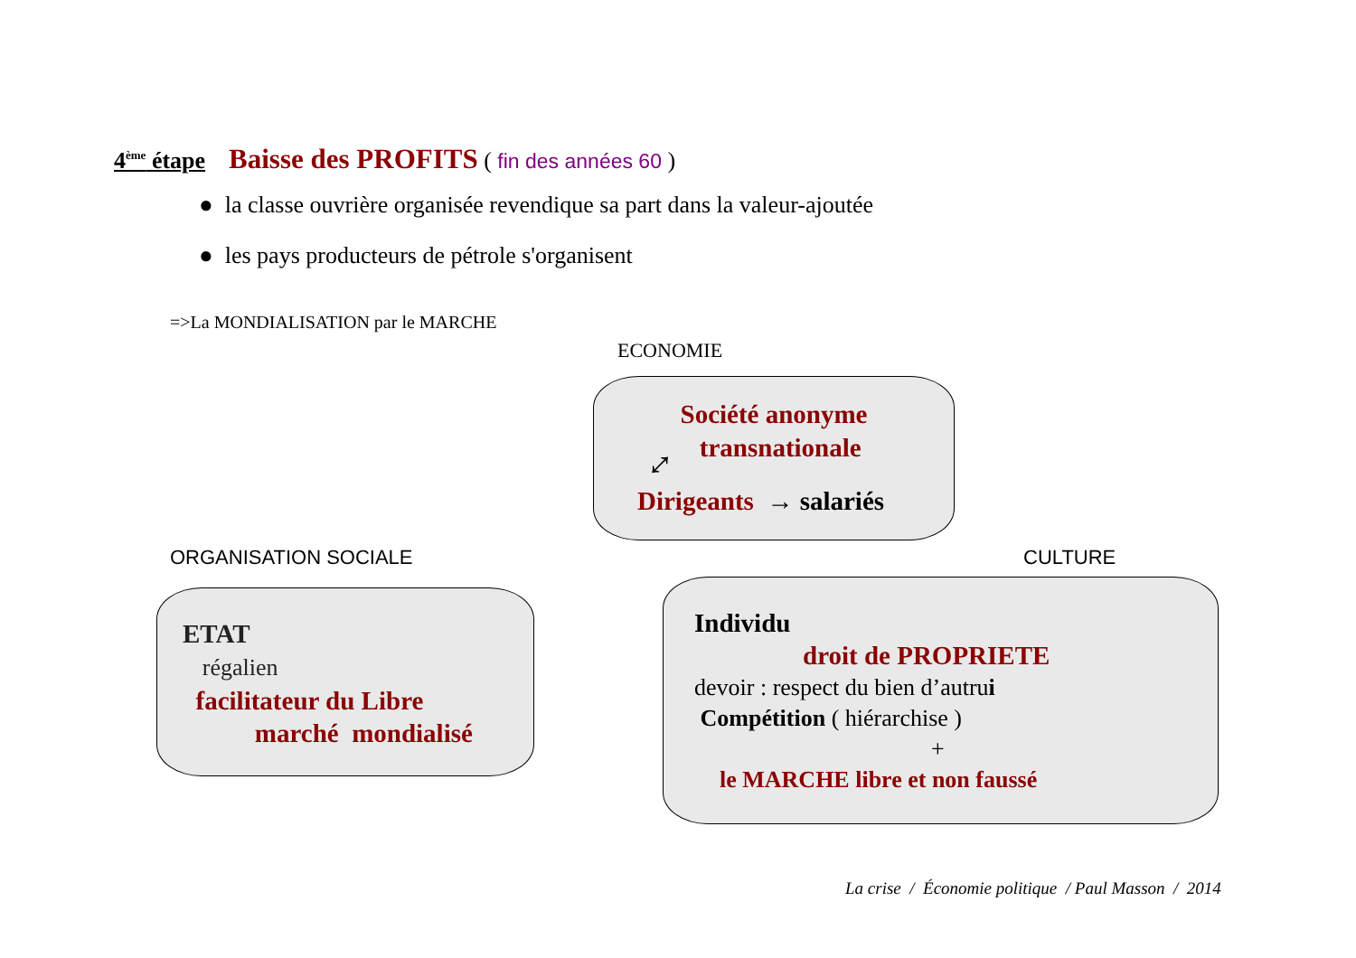4<sup>ème</sup> étape Baisse des PROFITS ( fin des années 60 )
● la classe ouvrière organisée revendique sa part dans la valeur-ajoutée
● les pays producteurs de pétrole s'organisent
=>La MONDIALISATION par le MARCHE
ECONOMIE
Société anonyme
transnationale
⤢
Dirigeants → salariés
ORGANISATION SOCIALE
ETAT
régalien
facilitateur du Libre
marché mondialisé
CULTURE
Individu
droit de PROPRIETE
devoir : respect du bien d’autrui
Compétition ( hiérarchise )
+
le MARCHE libre et non faussé
La crise / Économie politique / Paul Masson / 2014